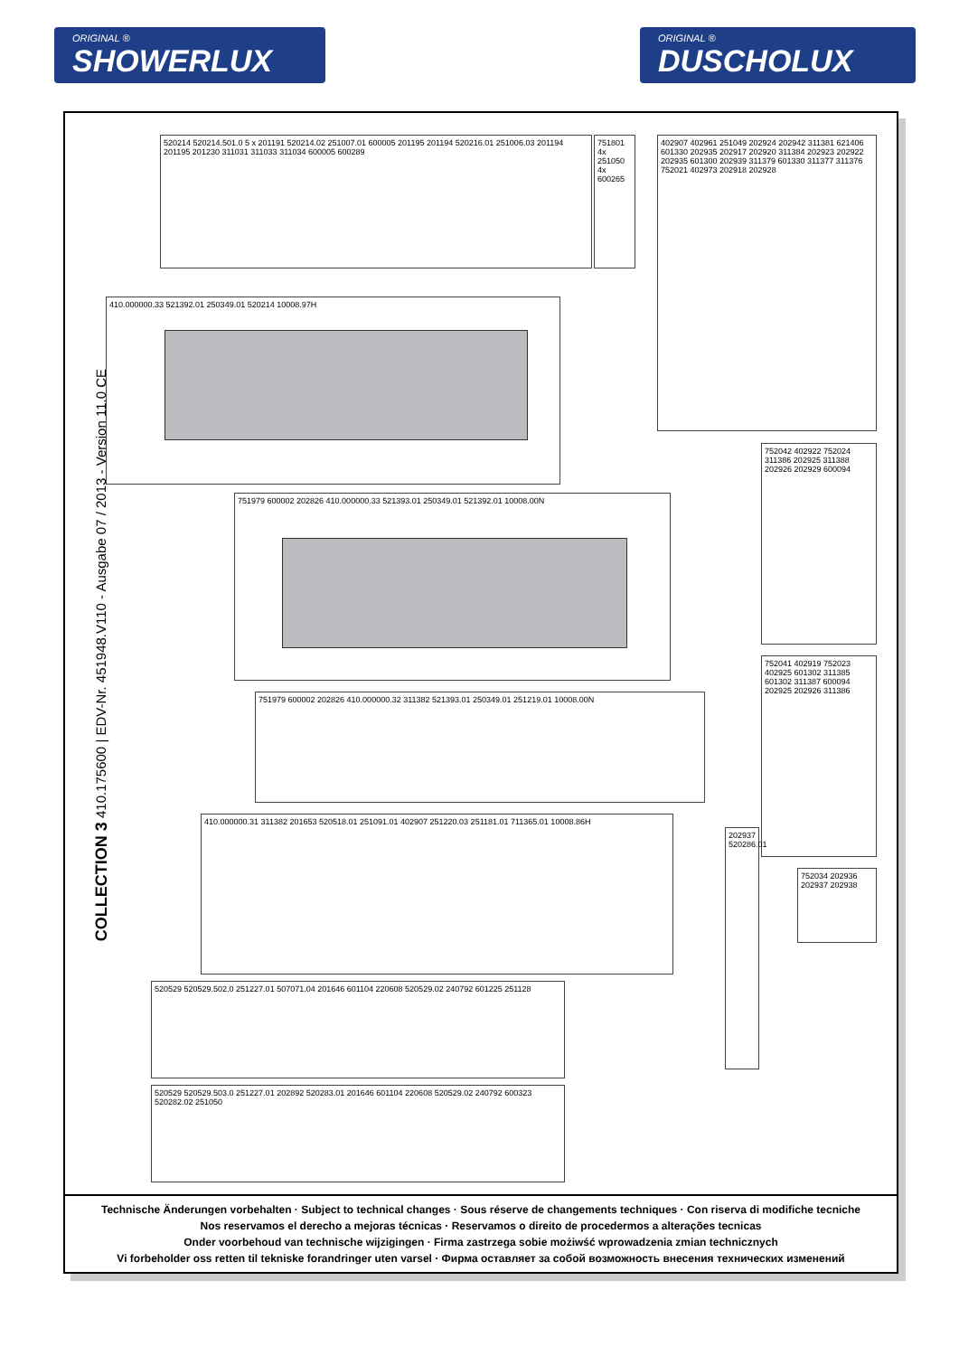ORIGINAL ®
SHOWERLUX
ORIGINAL ®
DUSCHOLUX
COLLECTION 3 410.175600 | EDV-Nr. 451948.V110 - Ausgabe 07 / 2013 - Version 11.0 CE
520214 520214.501.0 5 x 201191 520214.02 251007.01 600005 201195 201194 520216.01 251006.03 201194 201195 201230 311031 311033 311034 600005 600289
751801 4x 251050 4x 600265
402907 402961 251049 202924 202942 311381 621406 601330 202935 202917 202920 311384 202923 202922 202935 601300 202939 311379 601330 311377 311376 752021 402973 202918 202928
410.000000.33 521392.01 250349.01 520214 10008.97H
751979 600002 202826 410.000000.33 521393.01 250349.01 521392.01 10008.00N
751979 600002 202826 410.000000.32 311382 521393.01 250349.01 251219.01 10008.00N
410.000000.31 311382 201653 520518.01 251091.01 402907 251220.03 251181.01 711365.01 10008.86H
752042 402922 752024 311386 202925 311388 202926 202929 600094
752041 402919 752023 402925 601302 311385 601302 311387 600094 202925 202926 311386
752034 202936 202937 202938
202937 520286.01
520529 520529.502.0 251227.01 507071.04 201646 601104 220608 520529.02 240792 601225 251128
520529 520529.503.0 251227.01 202892 520283.01 201646 601104 220608 520529.02 240792 600323 520282.02 251050
Technische Änderungen vorbehalten · Subject to technical changes · Sous réserve de changements techniques · Con riserva di modifiche tecniche
Nos reservamos el derecho a mejoras técnicas · Reservamos o direito de procedermos a alterações tecnicas
Onder voorbehoud van technische wijzigingen · Firma zastrzega sobie możiwść wprowadzenia zmian technicznych
Vi forbeholder oss retten til tekniske forandringer uten varsel · Фирма оставляет за собой возможность внесения технических изменений